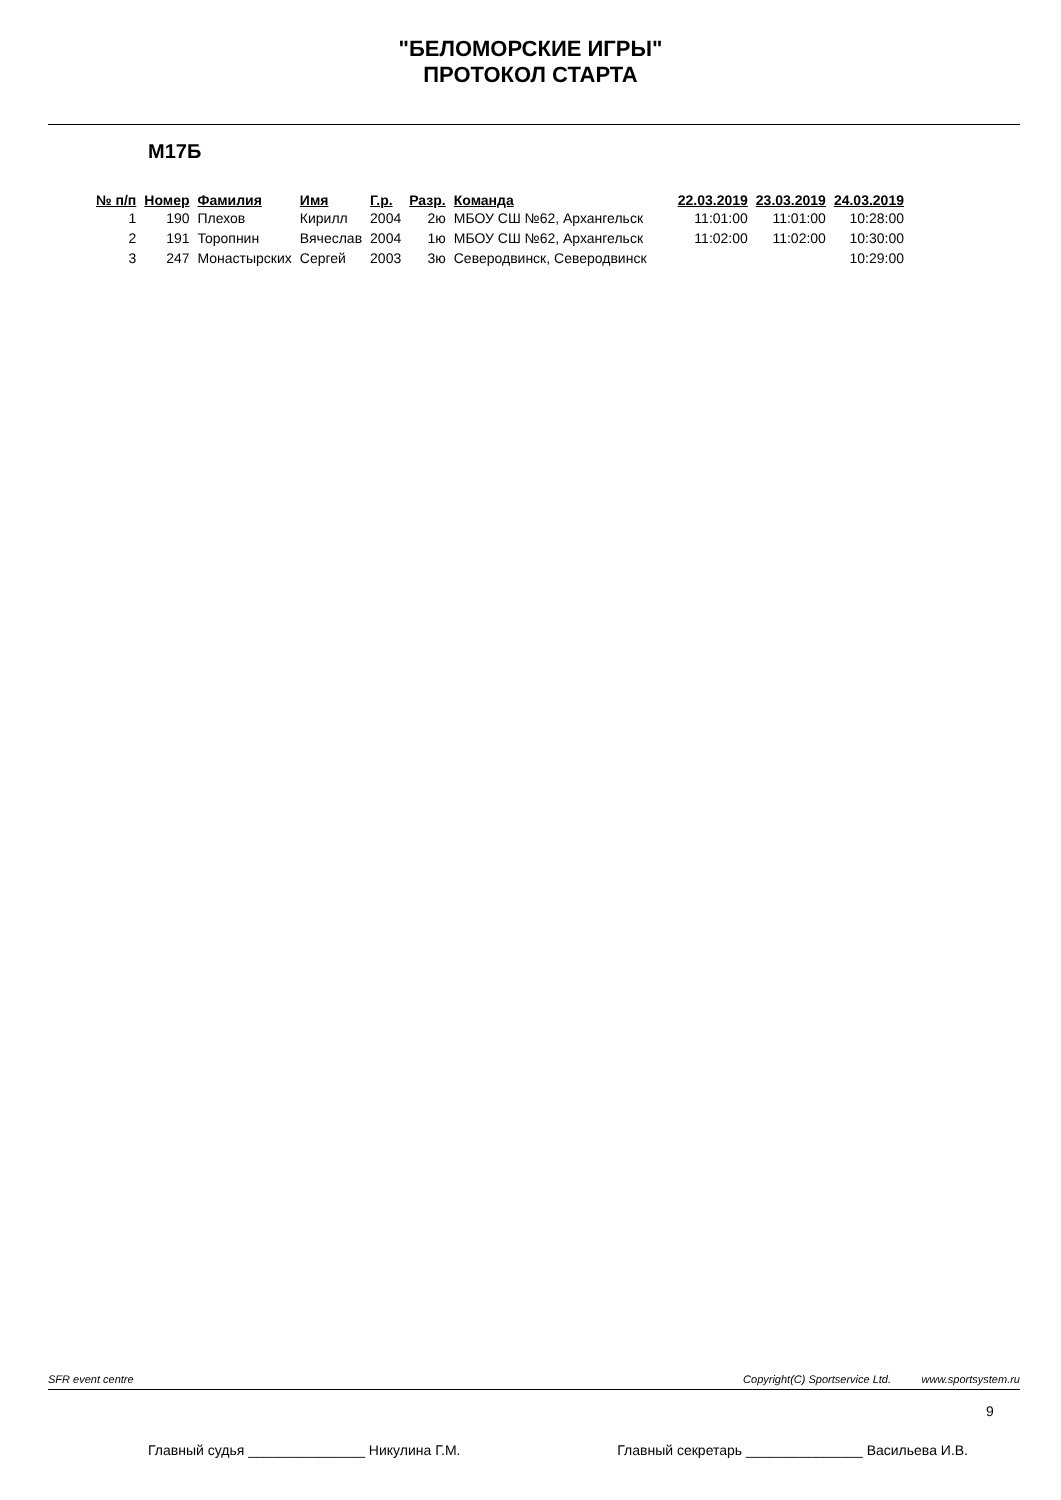"БЕЛОМОРСКИЕ ИГРЫ"
ПРОТОКОЛ СТАРТА
М17Б
| № п/п | Номер | Фамилия | Имя | Г.р. | Разр. | Команда | 22.03.2019 | 23.03.2019 | 24.03.2019 |
| --- | --- | --- | --- | --- | --- | --- | --- | --- | --- |
| 1 | 190 | Плехов | Кирилл | 2004 | 2ю | МБОУ СШ №62, Архангельск | 11:01:00 | 11:01:00 | 10:28:00 |
| 2 | 191 | Торопнин | Вячеслав | 2004 | 1ю | МБОУ СШ №62, Архангельск | 11:02:00 | 11:02:00 | 10:30:00 |
| 3 | 247 | Монастырских | Сергей | 2003 | 3ю | Северодвинск, Северодвинск | | | 10:29:00 |
SFR event centre Copyright(C) Sportservice Ltd. www.sportsystem.ru
9
Главный судья _______________ Никулина Г.М. Главный секретарь _______________ Васильева И.В.